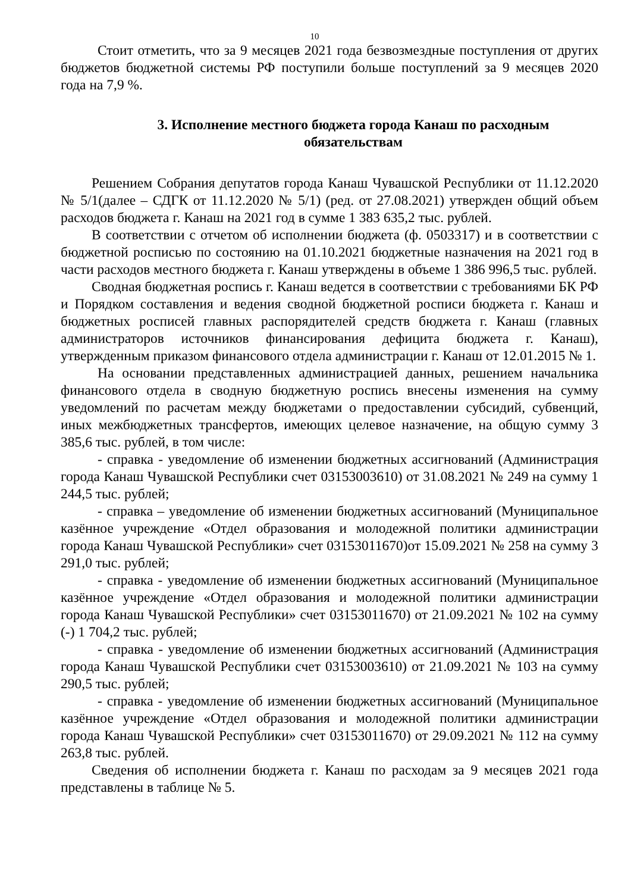10
Стоит отметить, что за 9 месяцев 2021 года безвозмездные поступления от других бюджетов бюджетной системы РФ поступили больше поступлений за 9 месяцев 2020 года на 7,9 %.
3. Исполнение местного бюджета города Канаш по расходным обязательствам
Решением Собрания депутатов города Канаш Чувашской Республики от 11.12.2020 № 5/1(далее – СДГК от 11.12.2020 № 5/1) (ред. от 27.08.2021) утвержден общий объем расходов бюджета г. Канаш на 2021 год в сумме 1 383 635,2 тыс. рублей.
В соответствии с отчетом об исполнении бюджета (ф. 0503317) и в соответствии с бюджетной росписью по состоянию на 01.10.2021 бюджетные назначения на 2021 год в части расходов местного бюджета г. Канаш утверждены в объеме 1 386 996,5 тыс. рублей.
Сводная бюджетная роспись г. Канаш ведется в соответствии с требованиями БК РФ и Порядком составления и ведения сводной бюджетной росписи бюджета г. Канаш и бюджетных росписей главных распорядителей средств бюджета г. Канаш (главных администраторов источников финансирования дефицита бюджета г. Канаш), утвержденным приказом финансового отдела администрации г. Канаш от 12.01.2015 № 1.
На основании представленных администрацией данных, решением начальника финансового отдела в сводную бюджетную роспись внесены изменения на сумму уведомлений по расчетам между бюджетами о предоставлении субсидий, субвенций, иных межбюджетных трансфертов, имеющих целевое назначение, на общую сумму 3 385,6 тыс. рублей, в том числе:
- справка - уведомление об изменении бюджетных ассигнований (Администрация города Канаш Чувашской Республики счет 03153003610) от 31.08.2021 № 249 на сумму 1 244,5 тыс. рублей;
- справка – уведомление об изменении бюджетных ассигнований (Муниципальное казённое учреждение «Отдел образования и молодежной политики администрации города Канаш Чувашской Республики» счет 03153011670)от 15.09.2021 № 258 на сумму 3 291,0 тыс. рублей;
- справка - уведомление об изменении бюджетных ассигнований (Муниципальное казённое учреждение «Отдел образования и молодежной политики администрации города Канаш Чувашской Республики» счет 03153011670) от 21.09.2021 № 102 на сумму (-) 1 704,2 тыс. рублей;
- справка - уведомление об изменении бюджетных ассигнований (Администрация города Канаш Чувашской Республики счет 03153003610) от 21.09.2021 № 103 на сумму 290,5 тыс. рублей;
- справка - уведомление об изменении бюджетных ассигнований (Муниципальное казённое учреждение «Отдел образования и молодежной политики администрации города Канаш Чувашской Республики» счет 03153011670) от 29.09.2021 № 112 на сумму 263,8 тыс. рублей.
Сведения об исполнении бюджета г. Канаш по расходам за 9 месяцев 2021 года представлены в таблице № 5.